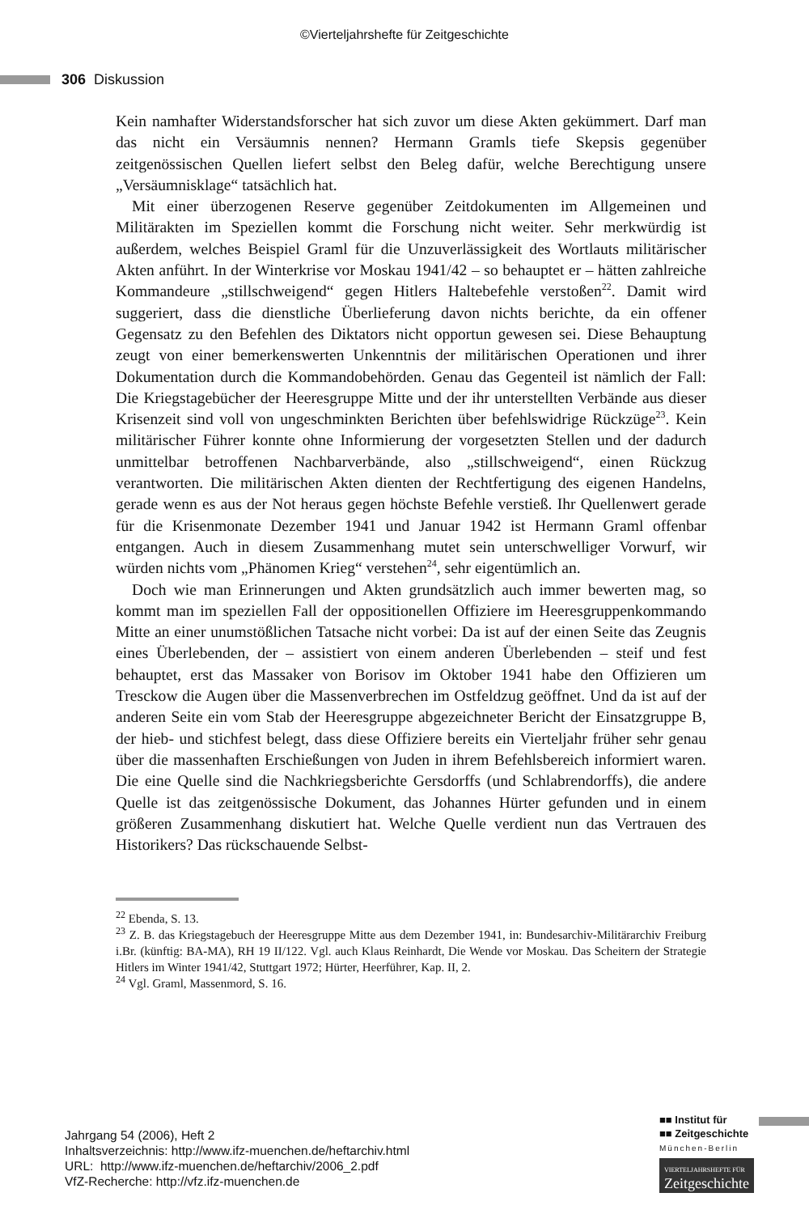©Vierteljahrshefte für Zeitgeschichte
306 Diskussion
Kein namhafter Widerstandsforscher hat sich zuvor um diese Akten gekümmert. Darf man das nicht ein Versäumnis nennen? Hermann Gramls tiefe Skepsis gegenüber zeitgenössischen Quellen liefert selbst den Beleg dafür, welche Berechtigung unsere „Versäumnisklage“ tatsächlich hat.
Mit einer überzogenen Reserve gegenüber Zeitdokumenten im Allgemeinen und Militärakten im Speziellen kommt die Forschung nicht weiter. Sehr merkwürdig ist außerdem, welches Beispiel Graml für die Unzuverlässigkeit des Wortlauts militärischer Akten anführt. In der Winterkrise vor Moskau 1941/42 – so behauptet er – hätten zahlreiche Kommandeure „stillschweigend“ gegen Hitlers Haltebefehle verstoßen<sup>22</sup>. Damit wird suggeriert, dass die dienstliche Überlieferung davon nichts berichte, da ein offener Gegensatz zu den Befehlen des Diktators nicht opportun gewesen sei. Diese Behauptung zeugt von einer bemerkenswerten Unkenntnis der militärischen Operationen und ihrer Dokumentation durch die Kommandobehörden. Genau das Gegenteil ist nämlich der Fall: Die Kriegstagebücher der Heeresgruppe Mitte und der ihr unterstellten Verbände aus dieser Krisenzeit sind voll von ungeschminkten Berichten über befehlswidrige Rückzüge<sup>23</sup>. Kein militärischer Führer konnte ohne Informierung der vorgesetzten Stellen und der dadurch unmittelbar betroffenen Nachbarverbände, also „stillschweigend“, einen Rückzug verantworten. Die militärischen Akten dienten der Rechtfertigung des eigenen Handelns, gerade wenn es aus der Not heraus gegen höchste Befehle verstieß. Ihr Quellenwert gerade für die Krisenmonate Dezember 1941 und Januar 1942 ist Hermann Graml offenbar entgangen. Auch in diesem Zusammenhang mutet sein unterschwelliger Vorwurf, wir würden nichts vom „Phänomen Krieg“ verstehen<sup>24</sup>, sehr eigentümlich an.
Doch wie man Erinnerungen und Akten grundsätzlich auch immer bewerten mag, so kommt man im speziellen Fall der oppositionellen Offiziere im Heeresgruppenkommando Mitte an einer unumstößlichen Tatsache nicht vorbei: Da ist auf der einen Seite das Zeugnis eines Überlebenden, der – assistiert von einem anderen Überlebenden – steif und fest behauptet, erst das Massaker von Borisov im Oktober 1941 habe den Offizieren um Tresckow die Augen über die Massenverbrechen im Ostfeldzug geöffnet. Und da ist auf der anderen Seite ein vom Stab der Heeresgruppe abgezeichneter Bericht der Einsatzgruppe B, der hieb- und stichfest belegt, dass diese Offiziere bereits ein Vierteljahr früher sehr genau über die massenhaften Erschießungen von Juden in ihrem Befehlsbereich informiert waren. Die eine Quelle sind die Nachkriegsberichte Gersdorffs (und Schlabrendorffs), die andere Quelle ist das zeitgenössische Dokument, das Johannes Hürter gefunden und in einem größeren Zusammenhang diskutiert hat. Welche Quelle verdient nun das Vertrauen des Historikers? Das rückschauende Selbst-
<sup>22</sup> Ebenda, S. 13.
<sup>23</sup> Z. B. das Kriegstagebuch der Heeresgruppe Mitte aus dem Dezember 1941, in: Bundesarchiv-Militärarchiv Freiburg i.Br. (künftig: BA-MA), RH 19 II/122. Vgl. auch Klaus Reinhardt, Die Wende vor Moskau. Das Scheitern der Strategie Hitlers im Winter 1941/42, Stuttgart 1972; Hürter, Heerführer, Kap. II, 2.
<sup>24</sup> Vgl. Graml, Massenmord, S. 16.
Jahrgang 54 (2006), Heft 2
Inhaltsverzeichnis: http://www.ifz-muenchen.de/heftarchiv.html
URL: http://www.ifz-muenchen.de/heftarchiv/2006_2.pdf
VfZ-Recherche: http://vfz.ifz-muenchen.de
■■ Institut für
■■ Zeitgeschichte
München-Berlin
VIERTELJAHRSHEFTE FÜR
Zeitgeschichte